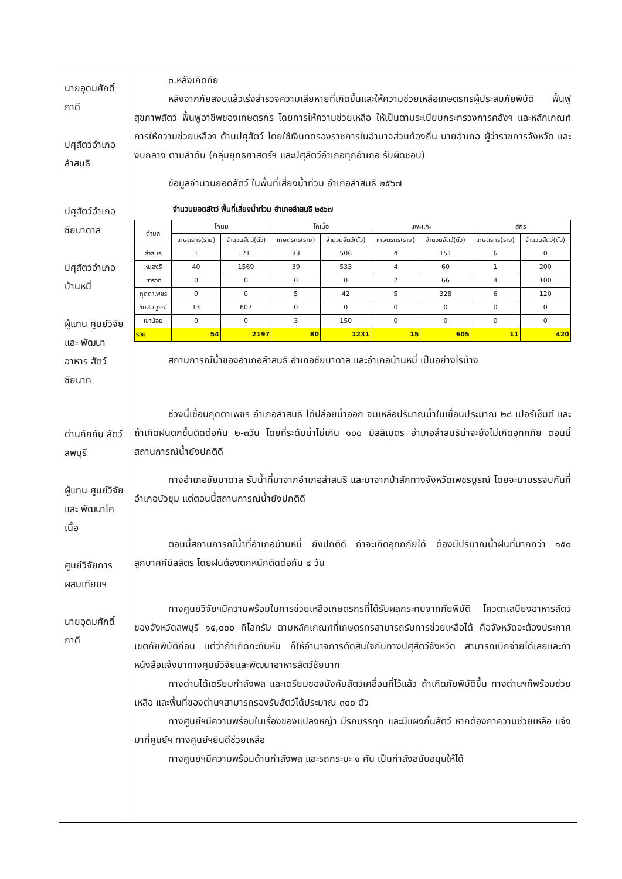นายอุดมศักดิ์ ภาดี
ปศุสัตว์อำเภอ ลำสนธิ
ปศุสัตว์อำเภอ ชัยบาดาล
ปศุสัตว์อำเภอ บ้านหมี่
ผู้แทน ศูนย์วิจัยและ พัฒนาอาหาร สัตว์ชัยนาท
ด่านกักกัน สัตว์ลพบุรี
ผู้แทน ศูนย์วิจัยและ พัฒนาโคเนื้อ
ศูนย์วิจัยการ ผสมเทียมฯ
นายอุดมศักดิ์ ภาดี
๓.หลังเกิดภัย
หลังจากภัยสงบแล้วเร่งสำรวจความเสียหายที่เกิดขึ้นและให้ความช่วยเหลือเกษตรกรผู้ประสบภัยพิบัติ ฟื้นฟูสุขภาพสัตว์ ฟื้นฟูอาชีพของเกษตรกร โดยการให้ความช่วยเหลือ ให้เป็นตามระเบียบกระทรวงการคลังฯ และหลักเกณฑ์การให้ความช่วยเหลือฯ ด้านปศุสัตว์ โดยใช้เงินทดรองราชการในอำนาจส่วนท้องถิ่น นายอำเภอ ผู้ว่าราชการจังหวัด และงบกลาง ตามลำดับ (กลุ่มยุทธศาสตร์ฯ และปศุสัตว์อำเภอทุกอำเภอ รับผิดชอบ)
ข้อมูลจำนวนยอดสัตว์ ในพื้นที่เสี่ยงน้ำท่วม อำเภอลำสนธิ ๒๕๖๗
| จำนวนยอดสัตว์ พื้นที่เสี่ยงน้ำท่วม อำเภอลำสนธิ ๒๕๖๗ | | | | | | | | |
| --- | --- | --- | --- | --- | --- | --- | --- | --- |
| ตำบล | โคนม | | โคเนื้อ | | แพะแกะ | | สุกร | |
| | เกษตรกร(ราย) | จำนวนสัตว์(ตัว) | เกษตรกร(ราย) | จำนวนสัตว์(ตัว) | เกษตรกร(ราย) | จำนวนสัตว์(ตัว) | เกษตรกร(ราย) | จำนวนสัตว์(ตัว) |
| ลำสนธิ | 1 | 21 | 33 | 506 | 4 | 151 | 6 | 0 |
| หนองรี | 40 | 1569 | 39 | 533 | 4 | 60 | 1 | 200 |
| เขารวก | 0 | 0 | 0 | 0 | 2 | 66 | 4 | 100 |
| กุดตาเพชร | 0 | 0 | 5 | 42 | 5 | 328 | 6 | 120 |
| ซับสมบูรณ์ | 13 | 607 | 0 | 0 | 0 | 0 | 0 | 0 |
| เขาน้อย | 0 | 0 | 3 | 150 | 0 | 0 | 0 | 0 |
| รวม | 54 | 2197 | 80 | 1231 | 15 | 605 | 11 | 420 |
สถานการณ์น้ำของอำเภอลำสนธิ อำเภอชัยบาดาล และอำเภอบ้านหมี่ เป็นอย่างไรบ้าง
ช่วงนี้เขื่อนกุดตาเพชร อำเภอลำสนธิ ได้ปล่อยน้ำออก จนเหลือปริมาณน้ำในเขื่อนประมาณ ๒๘ เปอร์เซ็นต์ และถ้าเกิดฝนตกขึ้นติดต่อกัน ๒-๓วัน โดยที่ระดับน้ำไม่เกิน ๑๐๐ มิลลิเมตร อำเภอลำสนธิน่าจะยังไม่เกิดอุทกภัย ตอนนี้สถานการณ์น้ำยังปกติดี
ทางอำเภอชัยบาดาล รับน้ำที่มาจากอำเภอลำสนธิ และมาจากป่าสักทางจังหวัดเพชรบูรณ์ โดยจะมาบรรจบกันที่อำเภอบัวชุม แต่ตอนนี้สถานการณ์น้ำยังปกติดี
ตอนนี้สถานการณ์น้ำที่อำเภอบ้านหมี่ ยังปกติดี ถ้าจะเกิดอุทกภัยได้ ต้องมีปริมาณน้ำฝนที่มากกว่า ๑๕๐ ลูกบาศก์มิลลิตร โดยฝนต้องตกหนักติดต่อกัน ๔ วัน
ทางศูนย์วิจัยฯมีความพร้อมในการช่วยเหลือเกษตรกรที่ได้รับผลกระทบจากภัยพิบัติ โควตาเสบียงอาหารสัตว์ของจังหวัดลพบุรี ๑๔,๐๐๐ กิโลกรัม ตามหลักเกณฑ์ที่เกษตรกรสามารถรับการช่วยเหลือได้ คือจังหวัดจะต้องประกาศเขตภัยพิบัติก่อน แต่ว่าถ้าเกิดกะทันหัน ก็ให้อำนาจการตัดสินใจกับทางปศุสัตว์จังหวัด สามารถเบิกจ่ายได้เลยและทำหนังสือแจ้งมาทางศูนย์วิจัยและพัฒนาอาหารสัตว์ชัยนาท
ทางด่านได้เตรียมกำลังพล และเตรียมซองบังคับสัตว์เคลื่อนที่ไว้แล้ว ถ้าเกิดภัยพิบัติขึ้น ทางด่านฯก็พร้อมช่วยเหลือ และพื้นที่ของด่านฯสามารถรองรับสัตว์ได้ประมาณ ๓๐๐ ตัว
ทางศูนย์ฯมีความพร้อมในเรื่องของแปลงหญ้า มีรถบรรทุก และมีแผงกั้นสัตว์ หากต้องกาความช่วยเหลือ แจ้งมาที่ศูนย์ฯ ทางศูนย์ฯยินดีช่วยเหลือ
ทางศูนย์ฯมีความพร้อมด้านกำลังพล และรถกระบะ ๑ คัน เป็นกำลังสนับสนุนให้ได้